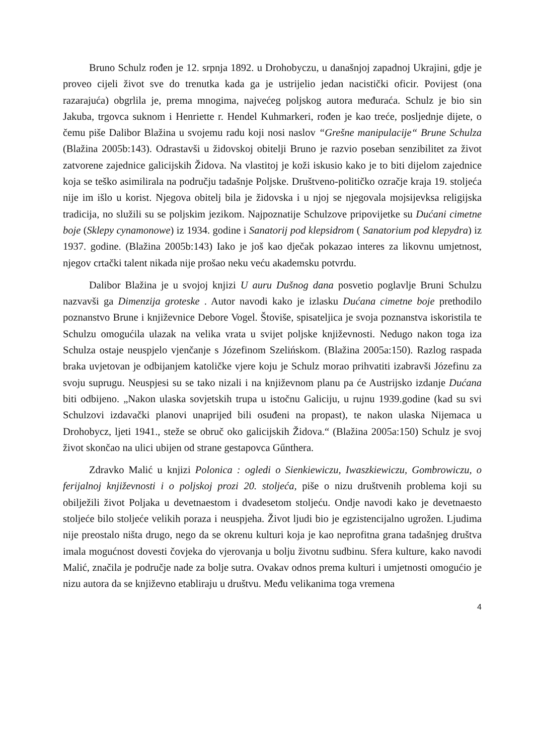Bruno Schulz rođen je 12. srpnja 1892. u Drohobyczu, u današnjoj zapadnoj Ukrajini, gdje je proveo cijeli život sve do trenutka kada ga je ustrijelio jedan nacistički oficir. Povijest (ona razarajuća) obgrlila je, prema mnogima, najvećeg poljskog autora međuraća. Schulz je bio sin Jakuba, trgovca suknom i Henriette r. Hendel Kuhmarkeri, rođen je kao treće, posljednje dijete, o čemu piše Dalibor Blažina u svojemu radu koji nosi naslov “Grešne manipulacije“ Brune Schulza (Blažina 2005b:143). Odrastavši u židovskoj obitelji Bruno je razvio poseban senzibilitet za život zatvorene zajednice galicijskih Židova. Na vlastitoj je koži iskusio kako je to biti dijelom zajednice koja se teško asimilirala na području tadašnje Poljske. Društveno-političko ozračje kraja 19. stoljeća nije im išlo u korist. Njegova obitelj bila je židovska i u njoj se njegovala mojsijevksa religijska tradicija, no služili su se poljskim jezikom. Najpoznatije Schulzove pripovijetke su Dućani cimetne boje (Sklepy cynamonowe) iz 1934. godine i Sanatorij pod klepsidrom ( Sanatorium pod klepydra) iz 1937. godine. (Blažina 2005b:143) Iako je još kao dječak pokazao interes za likovnu umjetnost, njegov crtački talent nikada nije prošao neku veću akademsku potvrdu.
Dalibor Blažina je u svojoj knjizi U auru Dušnog dana posvetio poglavlje Bruni Schulzu nazvavši ga Dimenzija groteske . Autor navodi kako je izlasku Dućana cimetne boje prethodilo poznanstvo Brune i književnice Debore Vogel. Štoviše, spisateljica je svoja poznanstva iskoristila te Schulzu omogućila ulazak na velika vrata u svijet poljske književnosti. Nedugo nakon toga iza Schulza ostaje neuspjelo vjenčanje s Józefinom Szelińskom. (Blažina 2005a:150). Razlog raspada braka uvjetovan je odbijanjem katoličke vjere koju je Schulz morao prihvatiti izabravši Józefinu za svoju suprugu. Neuspjesi su se tako nizali i na književnom planu pa će Austrijsko izdanje Dućana biti odbijeno. „Nakon ulaska sovjetskih trupa u istočnu Galiciju, u rujnu 1939.godine (kad su svi Schulzovi izdavački planovi unaprijed bili osuđeni na propast), te nakon ulaska Nijemaca u Drohobycz, ljeti 1941., steže se obruč oko galicijskih Židova.“ (Blažina 2005a:150) Schulz je svoj život skončao na ulici ubijen od strane gestapovca Gűnthera.
Zdravko Malić u knjizi Polonica : ogledi o Sienkiewiczu, Iwaszkiewiczu, Gombrowiczu, o ferijalnoj književnosti i o poljskoj prozi 20. stoljeća, piše o nizu društvenih problema koji su obilježili život Poljaka u devetnaestom i dvadesetom stoljeću. Ondje navodi kako je devetnaesto stoljeće bilo stoljeće velikih poraza i neuspjeha. Život ljudi bio je egzistencijalno ugrožen. Ljudima nije preostalo ništa drugo, nego da se okrenu kulturi koja je kao neprofitna grana tadašnjeg društva imala mogućnost dovesti čovjeka do vjerovanja u bolju životnu sudbinu. Sfera kulture, kako navodi Malić, značila je područje nade za bolje sutra. Ovakav odnos prema kulturi i umjetnosti omogućio je nizu autora da se književno etabliraju u društvu. Među velikanima toga vremena
4